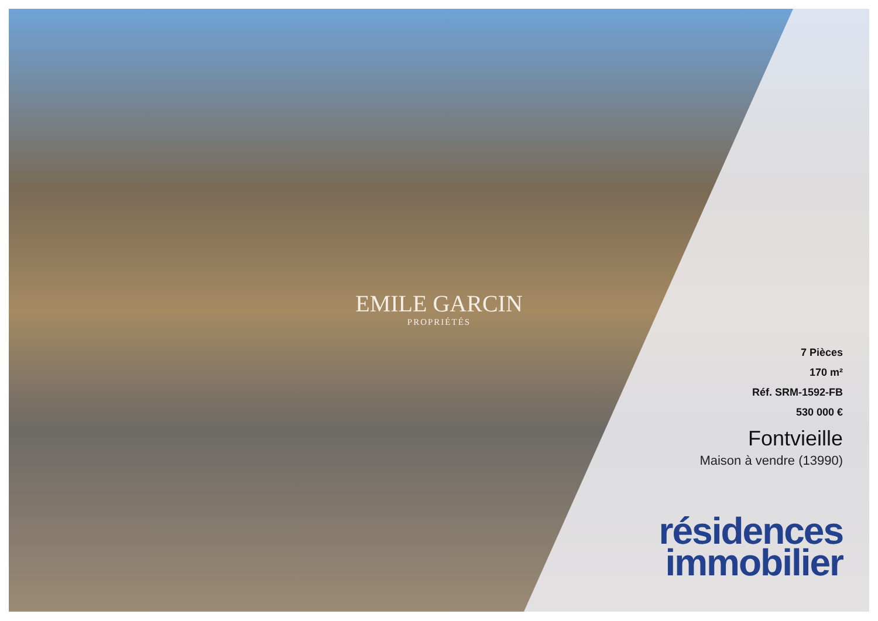EMILE GARCIN
PROPRIÉTÉS
7 Pièces
170 m²
Réf. SRM-1592-FB
530 000 €
Fontvieille
Maison à vendre (13990)
résidences
immobilier